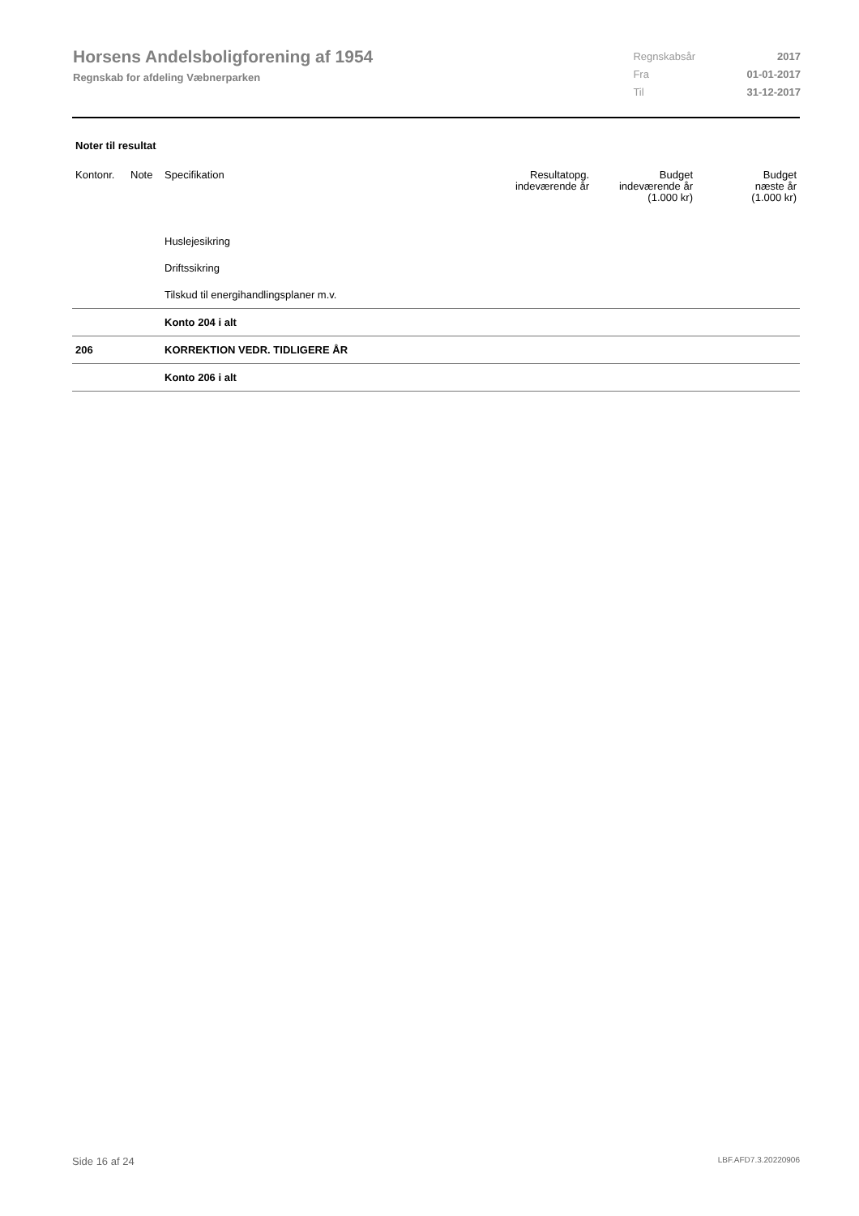Horsens Andelsboligforening af 1954
Regnskab for afdeling Væbnerparken
| Regnskabsår | 2017 |
| Fra | 01-01-2017 |
| Til | 31-12-2017 |
Noter til resultat
| Kontonr. | Note | Specifikation | Resultatopg. indeværende år | Budget indeværende år (1.000 kr) | Budget næste år (1.000 kr) |
| --- | --- | --- | --- | --- | --- |
| | | Huslejesikring | | | |
| | | Driftssikring | | | |
| | | Tilskud til energihandlingsplaner m.v. | | | |
| | | Konto 204 i alt | | | |
| 206 | | KORREKTION VEDR. TIDLIGERE ÅR | | | |
| | | Konto 206 i alt | | | |
Side 16 af 24 LBF.AFD7.3.20220906